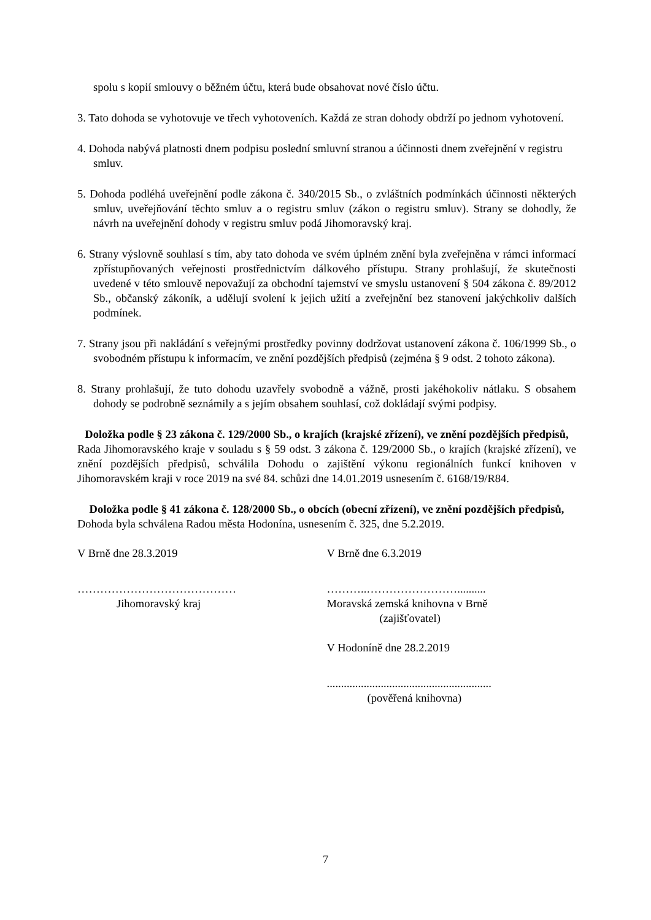spolu s kopií smlouvy o běžném účtu, která bude obsahovat nové číslo účtu.
3. Tato dohoda se vyhotovuje ve třech vyhotoveních. Každá ze stran dohody obdrží po jednom vyhotovení.
4. Dohoda nabývá platnosti dnem podpisu poslední smluvní stranou a účinnosti dnem zveřejnění v registru smluv.
5. Dohoda podléhá uveřejnění podle zákona č. 340/2015 Sb., o zvláštních podmínkách účinnosti některých smluv, uveřejňování těchto smluv a o registru smluv (zákon o registru smluv). Strany se dohodly, že návrh na uveřejnění dohody v registru smluv podá Jihomoravský kraj.
6. Strany výslovně souhlasí s tím, aby tato dohoda ve svém úplném znění byla zveřejněna v rámci informací zpřístupňovaných veřejnosti prostřednictvím dálkového přístupu. Strany prohlašují, že skutečnosti uvedené v této smlouvě nepovažují za obchodní tajemství ve smyslu ustanovení § 504 zákona č. 89/2012 Sb., občanský zákoník, a udělují svolení k jejich užití a zveřejnění bez stanovení jakýchkoliv dalších podmínek.
7. Strany jsou při nakládání s veřejnými prostředky povinny dodržovat ustanovení zákona č. 106/1999 Sb., o svobodném přístupu k informacím, ve znění pozdějších předpisů (zejména § 9 odst. 2 tohoto zákona).
8. Strany prohlašují, že tuto dohodu uzavřely svobodně a vážně, prosti jakéhokoliv nátlaku. S obsahem dohody se podrobně seznámily a s jejím obsahem souhlasí, což dokládají svými podpisy.
Doložka podle § 23 zákona č. 129/2000 Sb., o krajích (krajské zřízení), ve znění pozdějších předpisů,
Rada Jihomoravského kraje v souladu s § 59 odst. 3 zákona č. 129/2000 Sb., o krajích (krajské zřízení), ve znění pozdějších předpisů, schválila Dohodu o zajištění výkonu regionálních funkcí knihoven v Jihomoravském kraji v roce 2019 na své 84. schůzi dne 14.01.2019 usnesením č. 6168/19/R84.
Doložka podle § 41 zákona č. 128/2000 Sb., o obcích (obecní zřízení), ve znění pozdějších předpisů,
Dohoda byla schválena Radou města Hodonína, usnesením č. 325, dne 5.2.2019.
V Brně dne 28.3.2019
……………………………………
Jihomoravský kraj
V Brně dne 6.3.2019
………..……………………..........
Moravská zemská knihovna v Brně
(zajišťovatel)
V Hodoníně dne 28.2.2019
..........................................................
(pověřená knihovna)
7